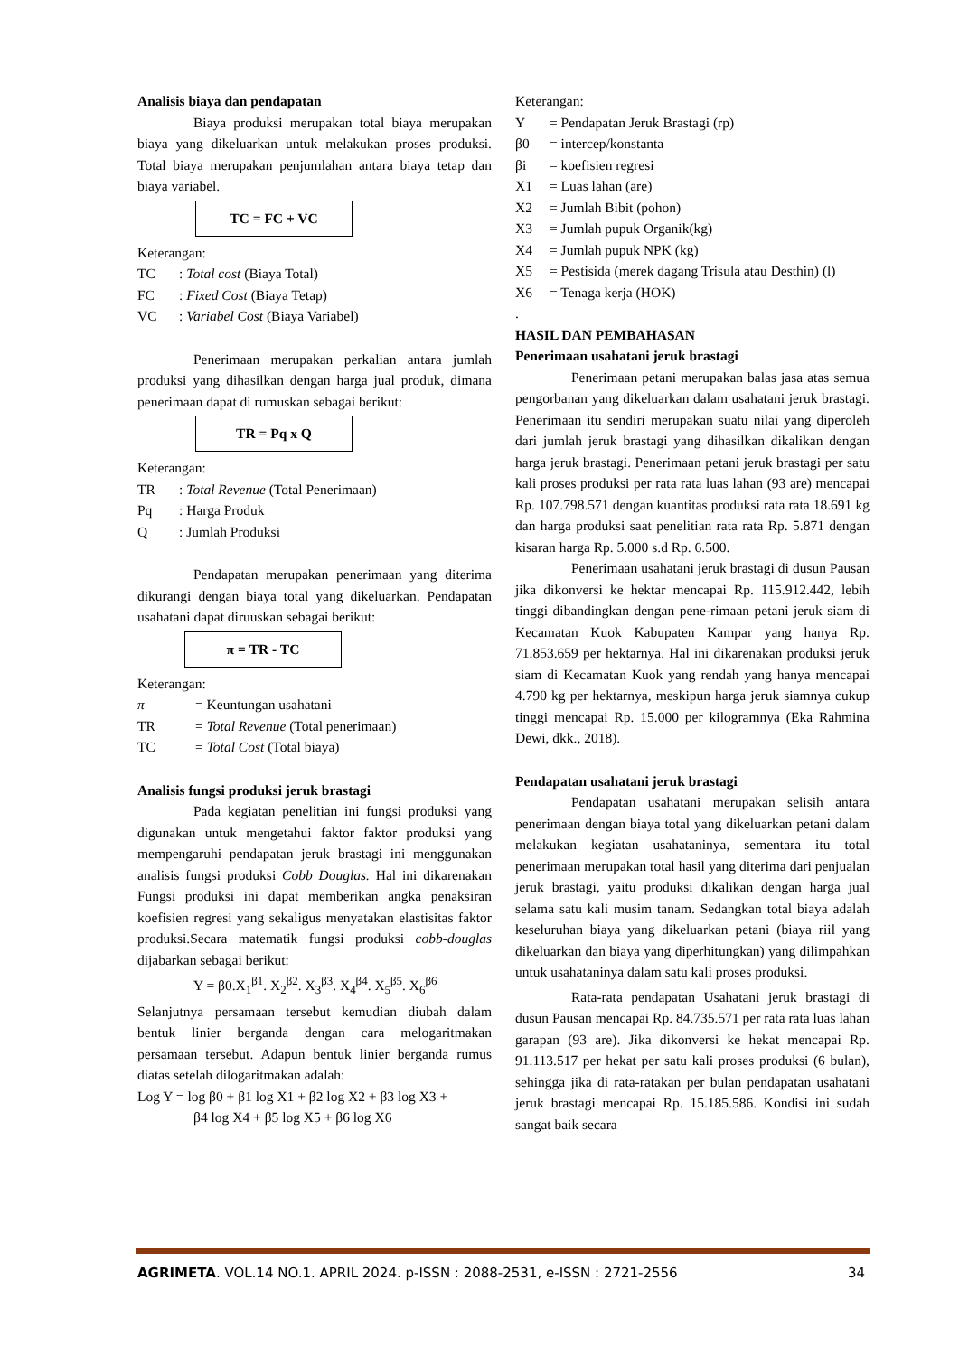Analisis biaya dan pendapatan
Biaya produksi merupakan total biaya merupakan biaya yang dikeluarkan untuk melakukan proses produksi. Total biaya merupakan penjumlahan antara biaya tetap dan biaya variabel.
TC = FC + VC
Keterangan:
TC: Total cost (Biaya Total)
FC: Fixed Cost (Biaya Tetap)
VC: Variabel Cost (Biaya Variabel)
Penerimaan merupakan perkalian antara jumlah produksi yang dihasilkan dengan harga jual produk, dimana penerimaan dapat di rumuskan sebagai berikut:
TR = Pq x Q
Keterangan:
TR: Total Revenue (Total Penerimaan)
Pq: Harga Produk
Q: Jumlah Produksi
Pendapatan merupakan penerimaan yang diterima dikurangi dengan biaya total yang dikeluarkan. Pendapatan usahatani dapat diruuskan sebagai berikut:
π = TR - TC
Keterangan:
π = Keuntungan usahatani
TR = Total Revenue (Total penerimaan)
TC = Total Cost (Total biaya)
Analisis fungsi produksi jeruk brastagi
Pada kegiatan penelitian ini fungsi produksi yang digunakan untuk mengetahui faktor faktor produksi yang mempengaruhi pendapatan jeruk brastagi ini menggunakan analisis fungsi produksi Cobb Douglas. Hal ini dikarenakan Fungsi produksi ini dapat memberikan angka penaksiran koefisien regresi yang sekaligus menyatakan elastisitas faktor produksi.Secara matematik fungsi produksi cobb-douglas dijabarkan sebagai berikut:
Y = β0.X<sub>1</sub><sup>β1</sup>. X<sub>2</sub><sup>β2</sup>. X<sub>3</sub><sup>β3</sup>. X<sub>4</sub><sup>β4</sup>. X<sub>5</sub><sup>β5</sup>. X<sub>6</sub><sup>β6</sup>
Selanjutnya persamaan tersebut kemudian diubah dalam bentuk linier berganda dengan cara melogaritmakan persamaan tersebut. Adapun bentuk linier berganda rumus diatas setelah dilogaritmakan adalah:
Log Y = log β0 + β1 log X1 + β2 log X2 + β3 log X3 +
β4 log X4 + β5 log X5 + β6 log X6
Keterangan:
Y = Pendapatan Jeruk Brastagi (rp)
β0 = intercep/konstanta
βi = koefisien regresi
X1 = Luas lahan (are)
X2 = Jumlah Bibit (pohon)
X3 = Jumlah pupuk Organik(kg)
X4 = Jumlah pupuk NPK (kg)
X5 = Pestisida (merek dagang Trisula atau Desthin) (l)
X6 = Tenaga kerja (HOK)
.
HASIL DAN PEMBAHASAN
Penerimaan usahatani jeruk brastagi
Penerimaan petani merupakan balas jasa atas semua pengorbanan yang dikeluarkan dalam usahatani jeruk brastagi. Penerimaan itu sendiri merupakan suatu nilai yang diperoleh dari jumlah jeruk brastagi yang dihasilkan dikalikan dengan harga jeruk brastagi. Penerimaan petani jeruk brastagi per satu kali proses produksi per rata rata luas lahan (93 are) mencapai Rp. 107.798.571 dengan kuantitas produksi rata rata 18.691 kg dan harga produksi saat penelitian rata rata Rp. 5.871 dengan kisaran harga Rp. 5.000 s.d Rp. 6.500.
Penerimaan usahatani jeruk brastagi di dusun Pausan jika dikonversi ke hektar mencapai Rp. 115.912.442, lebih tinggi dibandingkan dengan pene-rimaan petani jeruk siam di Kecamatan Kuok Kabupaten Kampar yang hanya Rp. 71.853.659 per hektarnya. Hal ini dikarenakan produksi jeruk siam di Kecamatan Kuok yang rendah yang hanya mencapai 4.790 kg per hektarnya, meskipun harga jeruk siamnya cukup tinggi mencapai Rp. 15.000 per kilogramnya (Eka Rahmina Dewi, dkk., 2018).
Pendapatan usahatani jeruk brastagi
Pendapatan usahatani merupakan selisih antara penerimaan dengan biaya total yang dikeluarkan petani dalam melakukan kegiatan usahataninya, sementara itu total penerimaan merupakan total hasil yang diterima dari penjualan jeruk brastagi, yaitu produksi dikalikan dengan harga jual selama satu kali musim tanam. Sedangkan total biaya adalah keseluruhan biaya yang dikeluarkan petani (biaya riil yang dikeluarkan dan biaya yang diperhitungkan) yang dilimpahkan untuk usahataninya dalam satu kali proses produksi.
Rata-rata pendapatan Usahatani jeruk brastagi di dusun Pausan mencapai Rp. 84.735.571 per rata rata luas lahan garapan (93 are). Jika dikonversi ke hekat mencapai Rp. 91.113.517 per hekat per satu kali proses produksi (6 bulan), sehingga jika di rata-ratakan per bulan pendapatan usahatani jeruk brastagi mencapai Rp. 15.185.586. Kondisi ini sudah sangat baik secara
AGRIMETA. VOL.14 NO.1. APRIL 2024. p-ISSN : 2088-2531, e-ISSN : 2721-2556 34